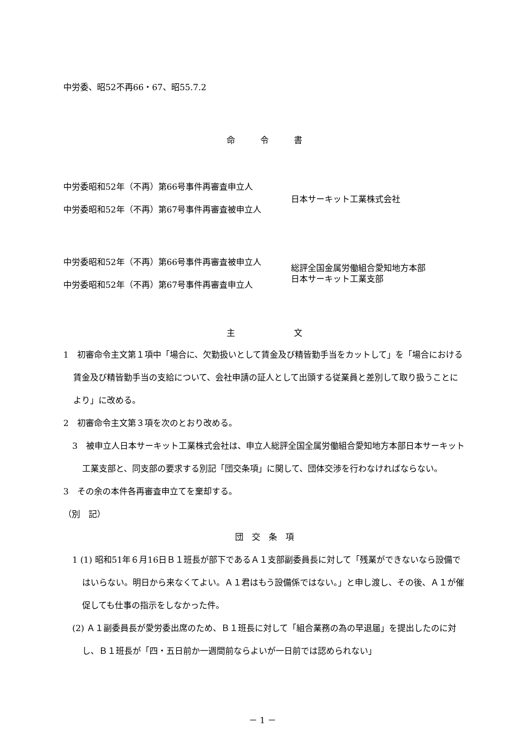中労委、昭52不再66・67、昭55.7.2
命　　　令　　　書
中労委昭和52年（不再）第66号事件再審査申立人
中労委昭和52年（不再）第67号事件再審査被申立人
日本サーキット工業株式会社
中労委昭和52年（不再）第66号事件再審査被申立人
中労委昭和52年（不再）第67号事件再審査申立人
総評全国金属労働組合愛知地方本部
日本サーキット工業支部
主　　　　　　　文
1　初審命令主文第１項中「場合に、欠勤扱いとして賃金及び精皆勤手当をカットして」を「場合における賃金及び精皆勤手当の支給について、会社申請の証人として出頭する従業員と差別して取り扱うことにより」に改める。
2　初審命令主文第３項を次のとおり改める。
3　被申立人日本サーキット工業株式会社は、申立人総評全国全属労働組合愛知地方本部日本サーキット工業支部と、同支部の要求する別記「団交条項」に関して、団体交渉を行わなければならない。
3　その余の本件各再審査申立てを棄却する。
（別　記）
団　交　条　項
1 (1) 昭和51年６月16日Ｂ１班長が部下であるＡ１支部副委員長に対して「残業ができないなら設備ではいらない。明日から来なくてよい。Ａ１君はもう設備係ではない。」と申し渡し、その後、Ａ１が催促しても仕事の指示をしなかった件。
(2) Ａ１副委員長が愛労委出席のため、Ｂ１班長に対して「組合業務の為の早退届」を提出したのに対し、Ｂ１班長が「四・五日前か一週間前ならよいが一日前では認められない」
－ 1 －